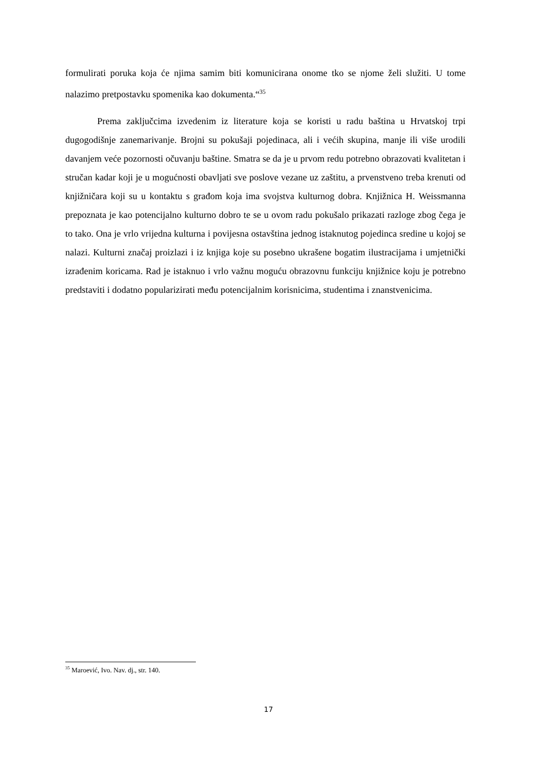formulirati poruka koja će njima samim biti komunicirana onome tko se njome želi služiti. U tome nalazimo pretpostavku spomenika kao dokumenta.“<sup>35</sup>
Prema zaključcima izvedenim iz literature koja se koristi u radu baština u Hrvatskoj trpi dugogodišnje zanemarivanje. Brojni su pokušaji pojedinaca, ali i većih skupina, manje ili više urodili davanjem veće pozornosti očuvanju baštine. Smatra se da je u prvom redu potrebno obrazovati kvalitetan i stručan kadar koji je u mogućnosti obavljati sve poslove vezane uz zaštitu, a prvenstveno treba krenuti od knjižničara koji su u kontaktu s građom koja ima svojstva kulturnog dobra. Knjižnica H. Weissmanna prepoznata je kao potencijalno kulturno dobro te se u ovom radu pokušalo prikazati razloge zbog čega je to tako. Ona je vrlo vrijedna kulturna i povijesna ostavština jednog istaknutog pojedinca sredine u kojoj se nalazi. Kulturni značaj proizlazi i iz knjiga koje su posebno ukrašene bogatim ilustracijama i umjetnički izrađenim koricama. Rad je istaknuo i vrlo važnu moguću obrazovnu funkciju knjižnice koju je potrebno predstaviti i dodatno popularizirati među potencijalnim korisnicima, studentima i znanstvenicima.
<sup>35</sup> Maroević, Ivo. Nav. dj., str. 140.
17